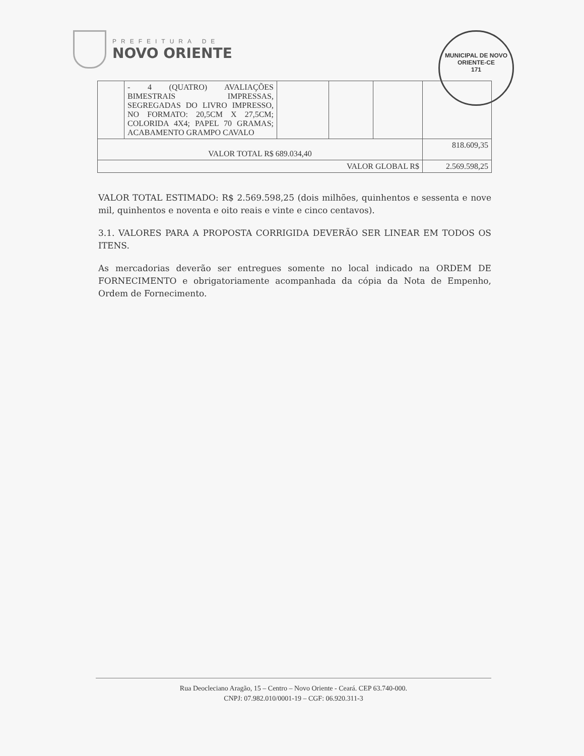PREFEITURA DE
NOVO ORIENTE
MUNICIPAL DE NOVO ORIENTE-CE
171
| | - 4 (QUATRO) AVALIAÇÕES BIMESTRAIS IMPRESSAS, SEGREGADAS DO LIVRO IMPRESSO, NO FORMATO: 20,5CM X 27,5CM; COLORIDA 4X4; PAPEL 70 GRAMAS; ACABAMENTO GRAMPO CAVALO | | | | |
| VALOR TOTAL R$ 689.034,40 | | | | | 818.609,35 |
| VALOR GLOBAL R$ | | | | | 2.569.598,25 |
VALOR TOTAL ESTIMADO: R$ 2.569.598,25 (dois milhões, quinhentos e sessenta e nove mil, quinhentos e noventa e oito reais e vinte e cinco centavos).
3.1. VALORES PARA A PROPOSTA CORRIGIDA DEVERÃO SER LINEAR EM TODOS OS ITENS.
As mercadorias deverão ser entregues somente no local indicado na ORDEM DE FORNECIMENTO e obrigatoriamente acompanhada da cópia da Nota de Empenho, Ordem de Fornecimento.
Rua Deocleciano Aragão, 15 – Centro – Novo Oriente - Ceará. CEP 63.740-000.
CNPJ: 07.982.010/0001-19 – CGF: 06.920.311-3